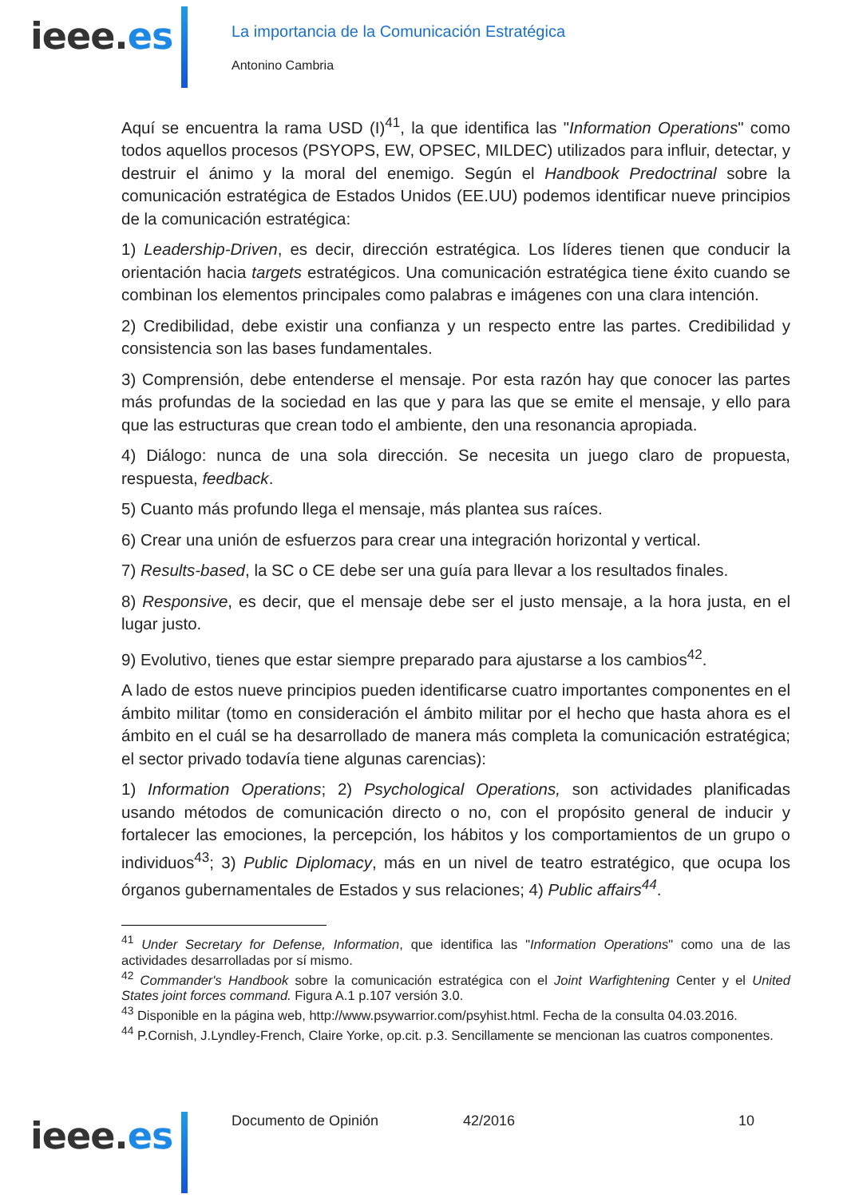ieee.es
La importancia de la Comunicación Estratégica
Antonino Cambria
Aquí se encuentra la rama USD (I)<sup>41</sup>, la que identifica las "Information Operations" como todos aquellos procesos (PSYOPS, EW, OPSEC, MILDEC) utilizados para influir, detectar, y destruir el ánimo y la moral del enemigo. Según el Handbook Predoctrinal sobre la comunicación estratégica de Estados Unidos (EE.UU) podemos identificar nueve principios de la comunicación estratégica:
1) Leadership-Driven, es decir, dirección estratégica. Los líderes tienen que conducir la orientación hacia targets estratégicos. Una comunicación estratégica tiene éxito cuando se combinan los elementos principales como palabras e imágenes con una clara intención.
2) Credibilidad, debe existir una confianza y un respecto entre las partes. Credibilidad y consistencia son las bases fundamentales.
3) Comprensión, debe entenderse el mensaje. Por esta razón hay que conocer las partes más profundas de la sociedad en las que y para las que se emite el mensaje, y ello para que las estructuras que crean todo el ambiente, den una resonancia apropiada.
4) Diálogo: nunca de una sola dirección. Se necesita un juego claro de propuesta, respuesta, feedback.
5) Cuanto más profundo llega el mensaje, más plantea sus raíces.
6) Crear una unión de esfuerzos para crear una integración horizontal y vertical.
7) Results-based, la SC o CE debe ser una guía para llevar a los resultados finales.
8) Responsive, es decir, que el mensaje debe ser el justo mensaje, a la hora justa, en el lugar justo.
9) Evolutivo, tienes que estar siempre preparado para ajustarse a los cambios<sup>42</sup>.
A lado de estos nueve principios pueden identificarse cuatro importantes componentes en el ámbito militar (tomo en consideración el ámbito militar por el hecho que hasta ahora es el ámbito en el cuál se ha desarrollado de manera más completa la comunicación estratégica; el sector privado todavía tiene algunas carencias):
1) Information Operations; 2) Psychological Operations, son actividades planificadas usando métodos de comunicación directo o no, con el propósito general de inducir y fortalecer las emociones, la percepción, los hábitos y los comportamientos de un grupo o individuos<sup>43</sup>; 3) Public Diplomacy, más en un nivel de teatro estratégico, que ocupa los órganos gubernamentales de Estados y sus relaciones; 4) Public affairs<sup>44</sup>.
<sup>41</sup> Under Secretary for Defense, Information, que identifica las "Information Operations" como una de las actividades desarrolladas por sí mismo.
<sup>42</sup> Commander's Handbook sobre la comunicación estratégica con el Joint Warfightening Center y el United States joint forces command. Figura A.1 p.107 versión 3.0.
<sup>43</sup> Disponible en la página web, http://www.psywarrior.com/psyhist.html. Fecha de la consulta 04.03.2016.
<sup>44</sup> P.Cornish, J.Lyndley-French, Claire Yorke, op.cit. p.3. Sencillamente se mencionan las cuatros componentes.
Documento de Opinión 42/2016 10
ieee.es